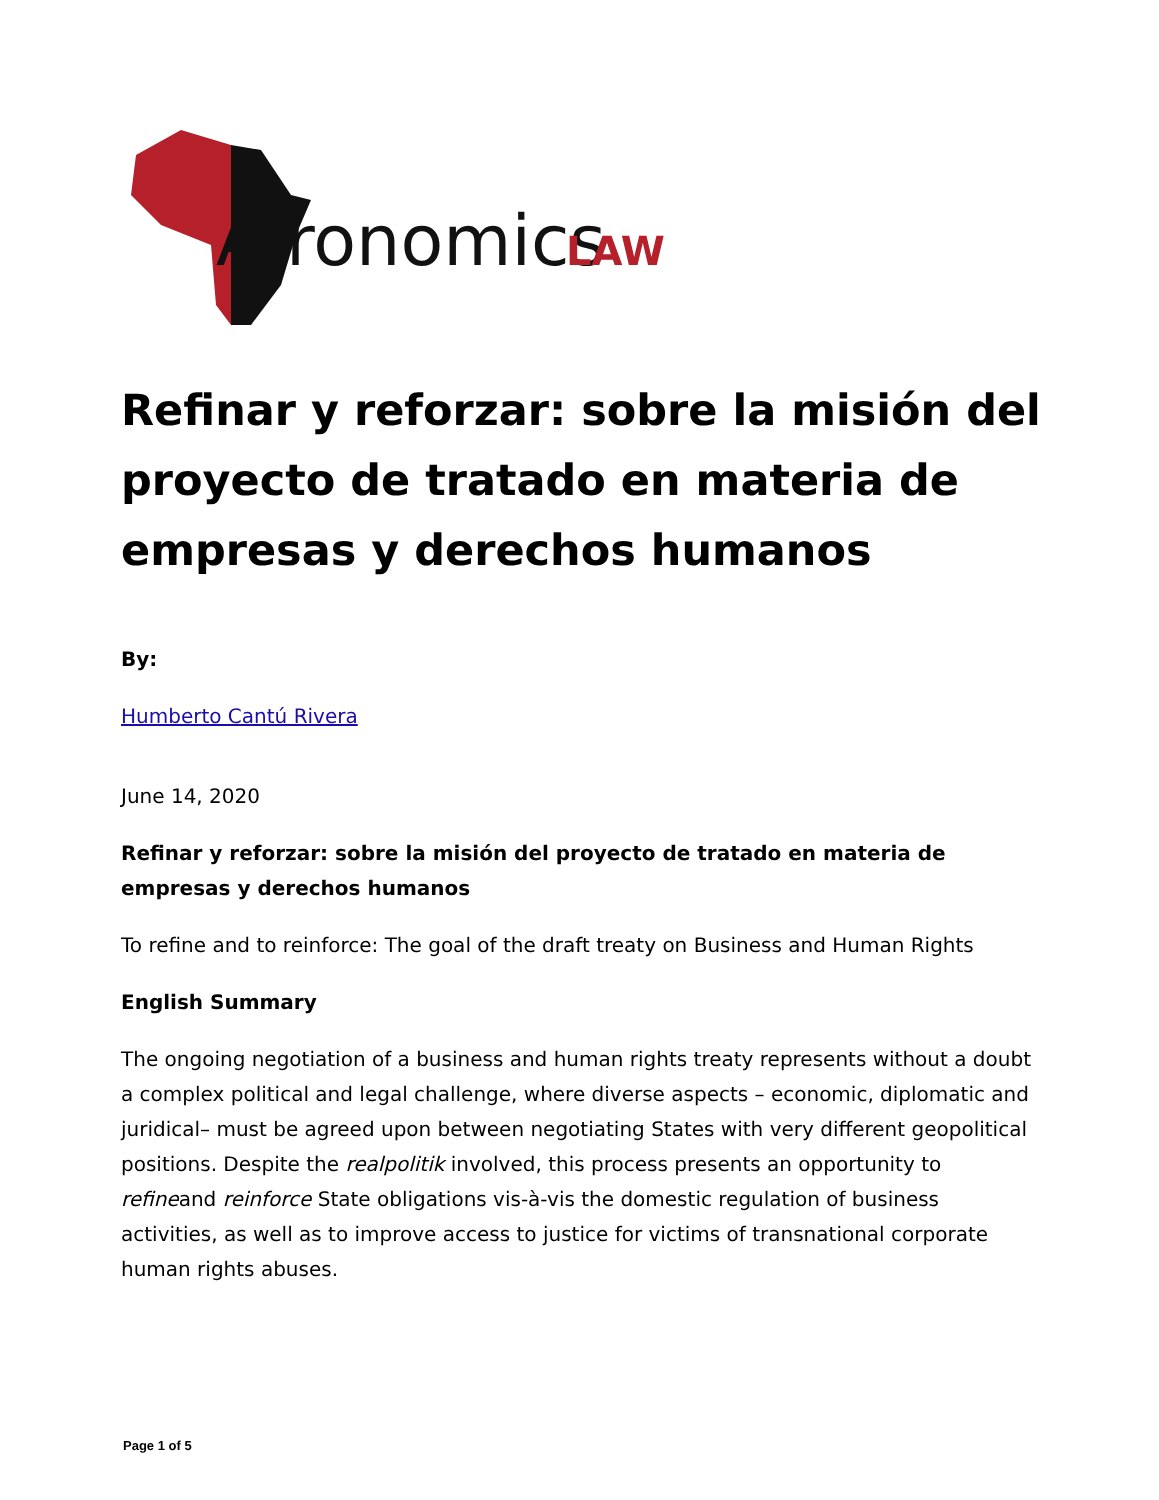Afronomics
LAW
Refinar y reforzar: sobre la misión del proyecto de tratado en materia de empresas y derechos humanos
By:
Humberto Cantú Rivera
June 14, 2020
Refinar y reforzar: sobre la misión del proyecto de tratado en materia de empresas y derechos humanos
To refine and to reinforce: The goal of the draft treaty on Business and Human Rights
English Summary
The ongoing negotiation of a business and human rights treaty represents without a doubt a complex political and legal challenge, where diverse aspects – economic, diplomatic and juridical– must be agreed upon between negotiating States with very different geopolitical positions. Despite the realpolitik involved, this process presents an opportunity to refineand reinforce State obligations vis-à-vis the domestic regulation of business activities, as well as to improve access to justice for victims of transnational corporate human rights abuses.
Page 1 of 5